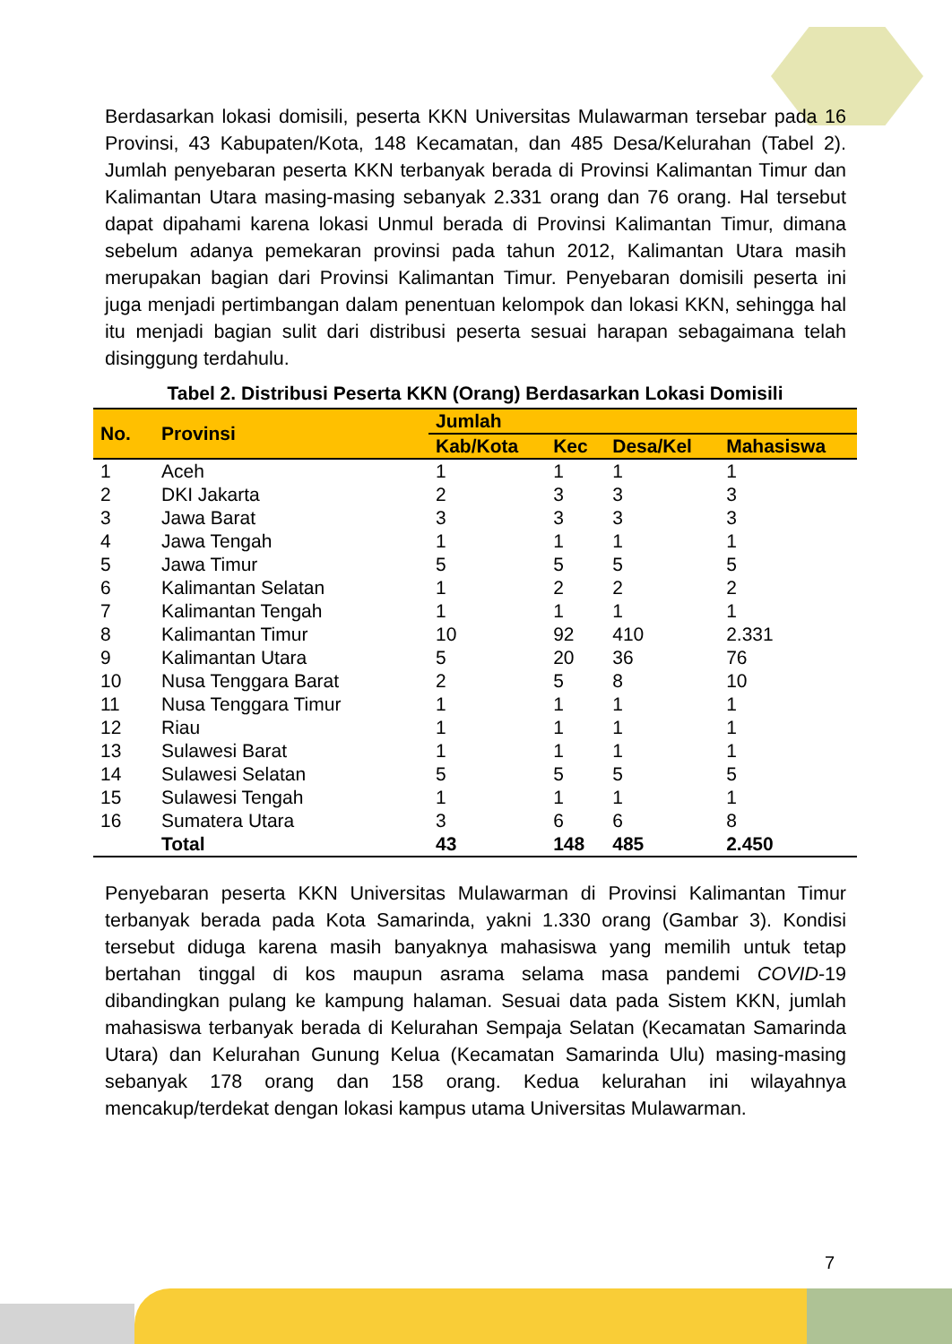Berdasarkan lokasi domisili, peserta KKN Universitas Mulawarman tersebar pada 16 Provinsi, 43 Kabupaten/Kota, 148 Kecamatan, dan 485 Desa/Kelurahan (Tabel 2). Jumlah penyebaran peserta KKN terbanyak berada di Provinsi Kalimantan Timur dan Kalimantan Utara masing-masing sebanyak 2.331 orang dan 76 orang. Hal tersebut dapat dipahami karena lokasi Unmul berada di Provinsi Kalimantan Timur, dimana sebelum adanya pemekaran provinsi pada tahun 2012, Kalimantan Utara masih merupakan bagian dari Provinsi Kalimantan Timur. Penyebaran domisili peserta ini juga menjadi pertimbangan dalam penentuan kelompok dan lokasi KKN, sehingga hal itu menjadi bagian sulit dari distribusi peserta sesuai harapan sebagaimana telah disinggung terdahulu.
Tabel 2. Distribusi Peserta KKN (Orang) Berdasarkan Lokasi Domisili
| No. | Provinsi | Jumlah | | | |
| --- | --- | --- | --- | --- | --- |
| | | Kab/Kota | Kec | Desa/Kel | Mahasiswa |
| 1 | Aceh | 1 | 1 | 1 | 1 |
| 2 | DKI Jakarta | 2 | 3 | 3 | 3 |
| 3 | Jawa Barat | 3 | 3 | 3 | 3 |
| 4 | Jawa Tengah | 1 | 1 | 1 | 1 |
| 5 | Jawa Timur | 5 | 5 | 5 | 5 |
| 6 | Kalimantan Selatan | 1 | 2 | 2 | 2 |
| 7 | Kalimantan Tengah | 1 | 1 | 1 | 1 |
| 8 | Kalimantan Timur | 10 | 92 | 410 | 2.331 |
| 9 | Kalimantan Utara | 5 | 20 | 36 | 76 |
| 10 | Nusa Tenggara Barat | 2 | 5 | 8 | 10 |
| 11 | Nusa Tenggara Timur | 1 | 1 | 1 | 1 |
| 12 | Riau | 1 | 1 | 1 | 1 |
| 13 | Sulawesi Barat | 1 | 1 | 1 | 1 |
| 14 | Sulawesi Selatan | 5 | 5 | 5 | 5 |
| 15 | Sulawesi Tengah | 1 | 1 | 1 | 1 |
| 16 | Sumatera Utara | 3 | 6 | 6 | 8 |
| | Total | 43 | 148 | 485 | 2.450 |
Penyebaran peserta KKN Universitas Mulawarman di Provinsi Kalimantan Timur terbanyak berada pada Kota Samarinda, yakni 1.330 orang (Gambar 3). Kondisi tersebut diduga karena masih banyaknya mahasiswa yang memilih untuk tetap bertahan tinggal di kos maupun asrama selama masa pandemi COVID-19 dibandingkan pulang ke kampung halaman. Sesuai data pada Sistem KKN, jumlah mahasiswa terbanyak berada di Kelurahan Sempaja Selatan (Kecamatan Samarinda Utara) dan Kelurahan Gunung Kelua (Kecamatan Samarinda Ulu) masing-masing sebanyak 178 orang dan 158 orang. Kedua kelurahan ini wilayahnya mencakup/terdekat dengan lokasi kampus utama Universitas Mulawarman.
7